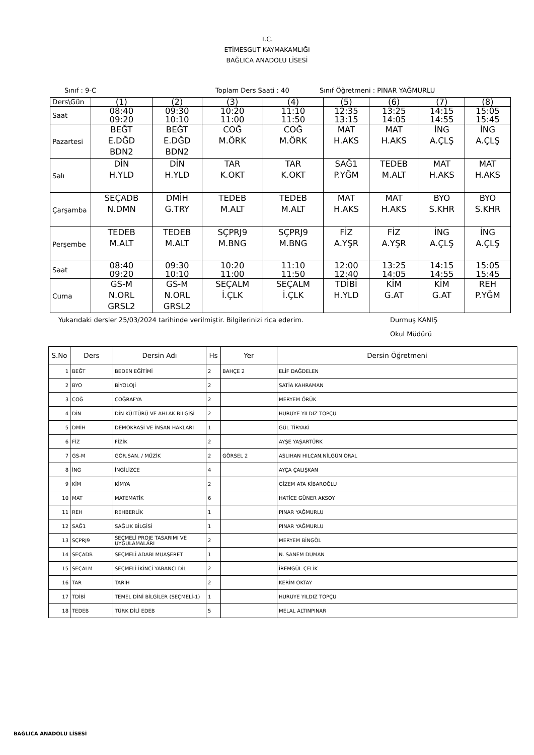T.C.
ETİMESGUT KAYMAKAMLIĞI
BAĞLICA ANADOLU LİSESİ
Sınıf : 9-C Toplam Ders Saati : 40 Sınıf Öğretmeni : PINAR YAĞMURLU
| Ders\Gün | (1) | (2) | (3) | (4) | (5) | (6) | (7) | (8) |
| Saat | 08:40 09:20 | 09:30 10:10 | 10:20 11:00 | 11:10 11:50 | 12:35 13:15 | 13:25 14:05 | 14:15 14:55 | 15:05 15:45 |
| Pazartesi | BEĞT E.DĞD BDN2 | BEĞT E.DĞD BDN2 | COĞ M.ÖRK | COĞ M.ÖRK | MAT H.AKS | MAT H.AKS | İNG A.ÇLŞ | İNG A.ÇLŞ |
| Salı | DİN H.YLD | DİN H.YLD | TAR K.OKT | TAR K.OKT | SAĞ1 P.YĞM | TEDEB M.ALT | MAT H.AKS | MAT H.AKS |
| Çarşamba | SEÇADB N.DMN | DMİH G.TRY | TEDEB M.ALT | TEDEB M.ALT | MAT H.AKS | MAT H.AKS | BYO S.KHR | BYO S.KHR |
| Perşembe | TEDEB M.ALT | TEDEB M.ALT | SÇPRJ9 M.BNG | SÇPRJ9 M.BNG | FİZ A.YŞR | FİZ A.YŞR | İNG A.ÇLŞ | İNG A.ÇLŞ |
| Saat | 08:40 09:20 | 09:30 10:10 | 10:20 11:00 | 11:10 11:50 | 12:00 12:40 | 13:25 14:05 | 14:15 14:55 | 15:05 15:45 |
| Cuma | GS-M N.ORL GRSL2 | GS-M N.ORL GRSL2 | SEÇALM İ.ÇLK | SEÇALM İ.ÇLK | TDİBİ H.YLD | KİM G.AT | KİM G.AT | REH P.YĞM |
Yukarıdaki dersler 25/03/2024 tarihinde verilmiştir. Bilgilerinizi rica ederim. Durmuş KANIŞ
Okul Müdürü
| S.No | Ders | Dersin Adı | Hs | Yer | Dersin Öğretmeni |
| --- | --- | --- | --- | --- | --- |
| 1 | BEĞT | BEDEN EĞİTİMİ | 2 | BAHÇE 2 | ELİF DAĞDELEN |
| 2 | BYO | BİYOLOJİ | 2 | | SATİA KAHRAMAN |
| 3 | COĞ | COĞRAFYA | 2 | | MERYEM ÖRÜK |
| 4 | DİN | DİN KÜLTÜRÜ VE AHLAK BİLGİSİ | 2 | | HURUYE YILDIZ TOPÇU |
| 5 | DMİH | DEMOKRASİ VE İNSAN HAKLARI | 1 | | GÜL TİRYAKİ |
| 6 | FİZ | FİZİK | 2 | | AYŞE YAŞARTÜRK |
| 7 | GS-M | GÖR.SAN. / MÜZİK | 2 | GÖRSEL 2 | ASLIHAN HILCAN,NİLGÜN ORAL |
| 8 | İNG | İNGİLİZCE | 4 | | AYÇA ÇALIŞKAN |
| 9 | KİM | KİMYA | 2 | | GİZEM ATA KİBAROĞLU |
| 10 | MAT | MATEMATİK | 6 | | HATİCE GÜNER AKSOY |
| 11 | REH | REHBERLİK | 1 | | PINAR YAĞMURLU |
| 12 | SAĞ1 | SAĞLIK BİLGİSİ | 1 | | PINAR YAĞMURLU |
| 13 | SÇPRJ9 | SEÇMELİ PROJE TASARIMI VE UYGULAMALARI | 2 | | MERYEM BİNGÖL |
| 14 | SEÇADB | SEÇMELİ ADABI MUAŞERET | 1 | | N. SANEM DUMAN |
| 15 | SEÇALM | SEÇMELİ İKİNCİ YABANCI DİL | 2 | | İREMGÜL ÇELİK |
| 16 | TAR | TARİH | 2 | | KERİM OKTAY |
| 17 | TDİBİ | TEMEL DİNİ BİLGİLER (SEÇMELİ-1) | 1 | | HURUYE YILDIZ TOPÇU |
| 18 | TEDEB | TÜRK DİLİ EDEB | 5 | | MELAL ALTINPINAR |
BAĞLICA ANADOLU LİSESİ